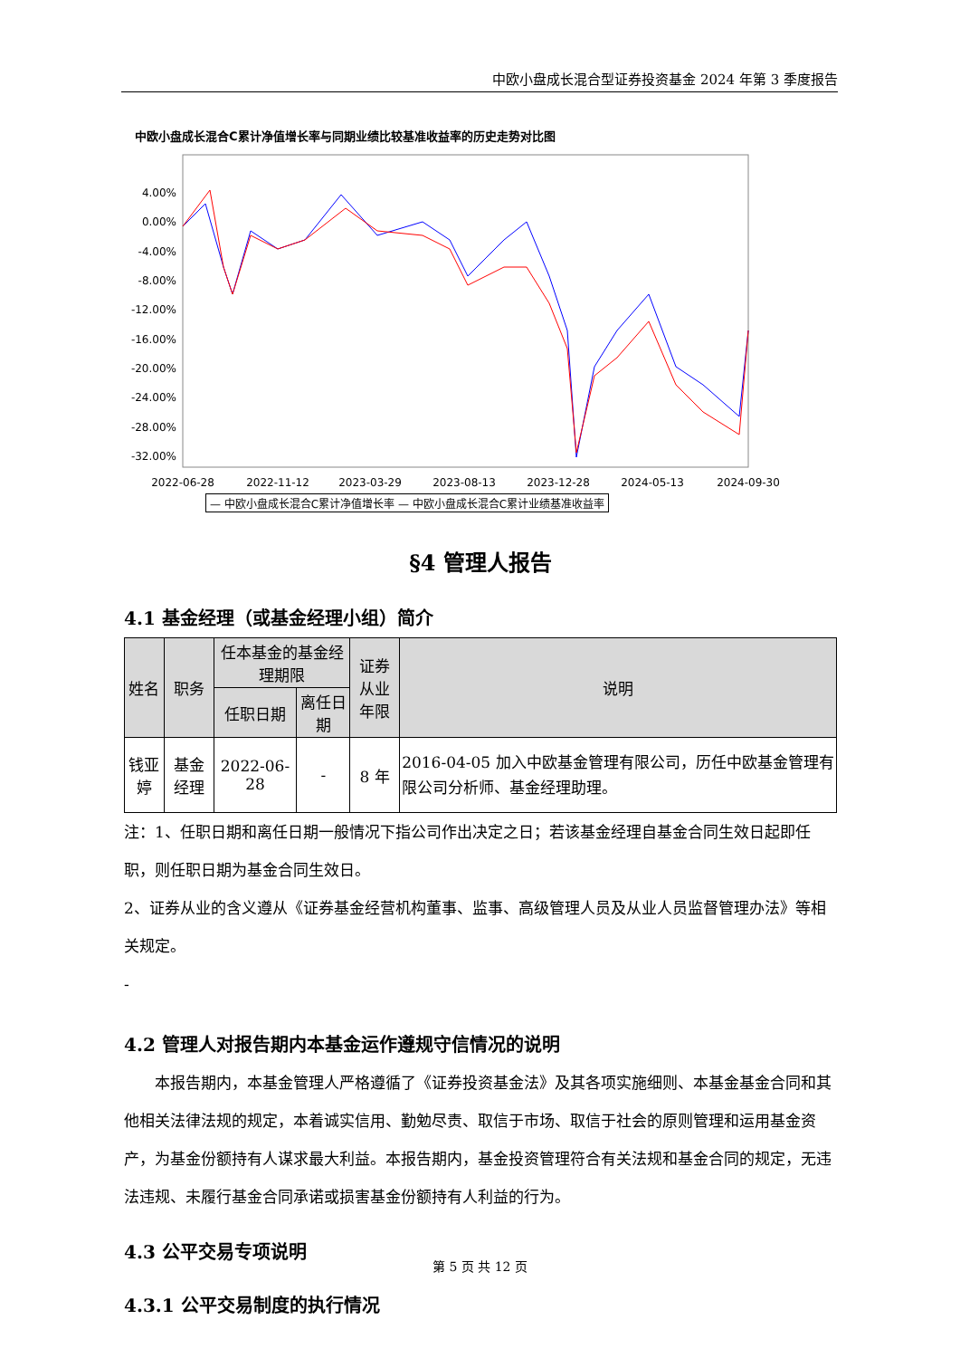中欧小盘成长混合型证券投资基金 2024 年第 3 季度报告
中欧小盘成长混合C累计净值增长率与同期业绩比较基准收益率的历史走势对比图
4.00%
0.00%
-4.00%
-8.00%
-12.00%
-16.00%
-20.00%
-24.00%
-28.00%
-32.00%
2022-06-28
2022-11-12
2023-03-29
2023-08-13
2023-12-28
2024-05-13
2024-09-30
— 中欧小盘成长混合C累计净值增长率 — 中欧小盘成长混合C累计业绩基准收益率
§4 管理人报告
4.1 基金经理（或基金经理小组）简介
| 姓名 | 职务 | 任本基金的基金经理期限 | | 证券从业 年限 | 说明 |
| --- | --- | --- | --- | --- | --- |
| | | 任职日期 | 离任日期 | | |
| 钱亚婷 | 基金经理 | 2022-06-28 | - | 8 年 | 2016-04-05 加入中欧基金管理有限公司，历任中欧基金管理有限公司分析师、基金经理助理。 |
注：1、任职日期和离任日期一般情况下指公司作出决定之日；若该基金经理自基金合同生效日起即任职，则任职日期为基金合同生效日。
2、证券从业的含义遵从《证券基金经营机构董事、监事、高级管理人员及从业人员监督管理办法》等相关规定。
-
4.2 管理人对报告期内本基金运作遵规守信情况的说明
本报告期内，本基金管理人严格遵循了《证券投资基金法》及其各项实施细则、本基金基金合同和其他相关法律法规的规定，本着诚实信用、勤勉尽责、取信于市场、取信于社会的原则管理和运用基金资产，为基金份额持有人谋求最大利益。本报告期内，基金投资管理符合有关法规和基金合同的规定，无违法违规、未履行基金合同承诺或损害基金份额持有人利益的行为。
4.3 公平交易专项说明
4.3.1 公平交易制度的执行情况
第 5 页 共 12 页